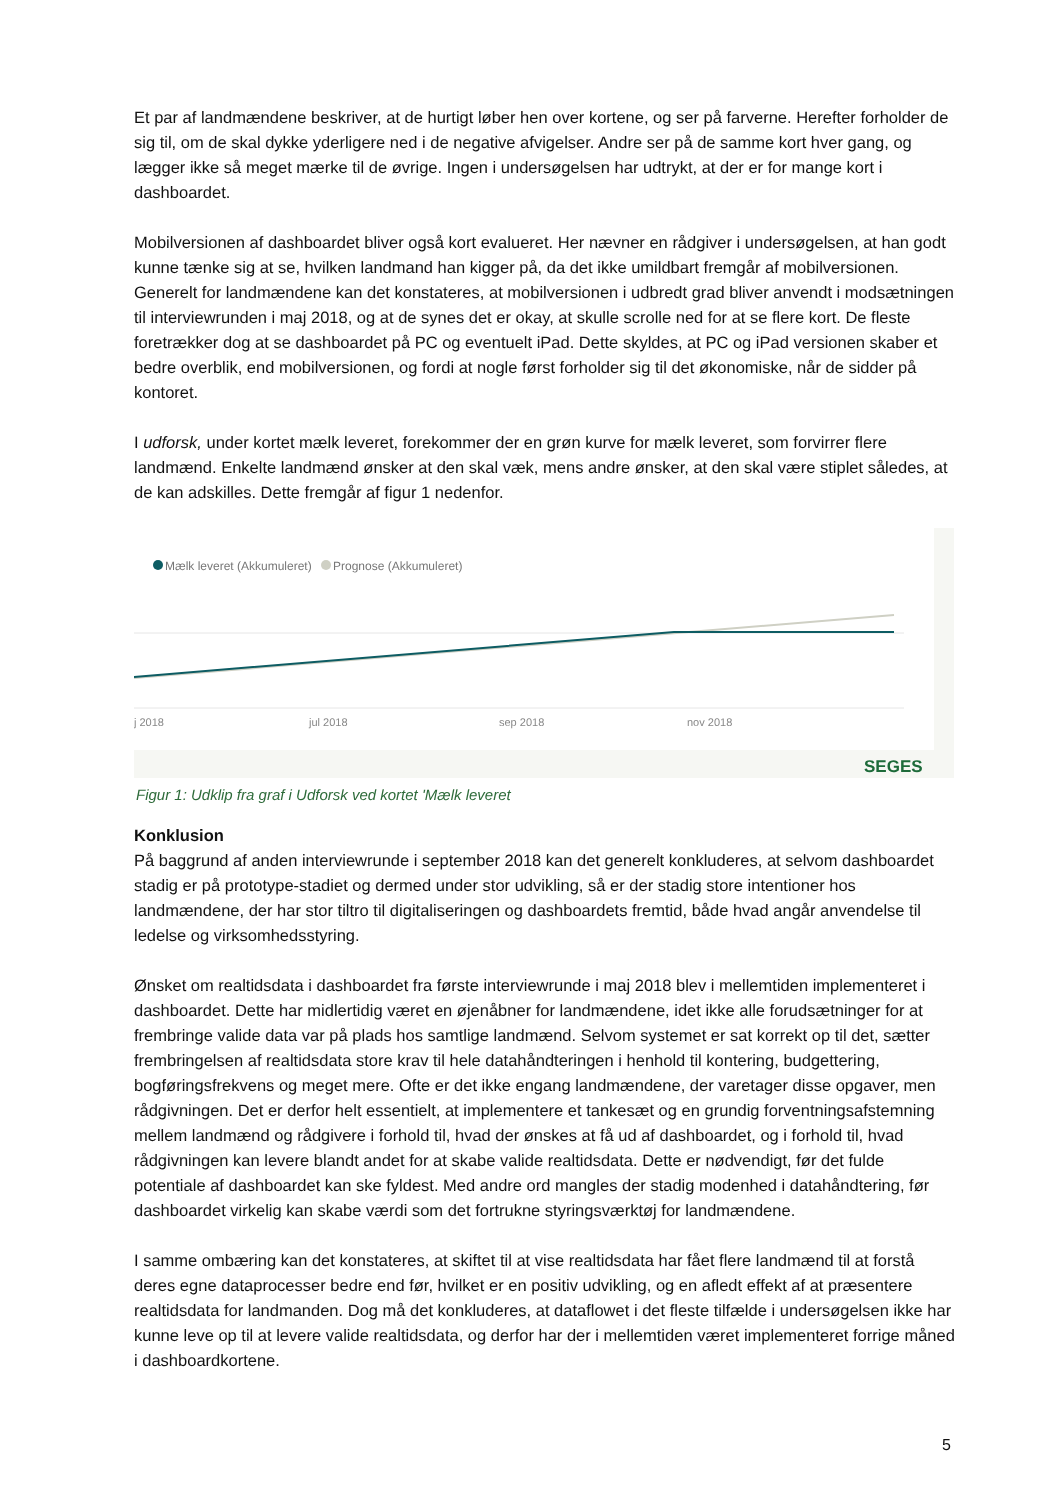Et par af landmændene beskriver, at de hurtigt løber hen over kortene, og ser på farverne. Herefter forholder de sig til, om de skal dykke yderligere ned i de negative afvigelser. Andre ser på de samme kort hver gang, og lægger ikke så meget mærke til de øvrige. Ingen i undersøgelsen har udtrykt, at der er for mange kort i dashboardet.
Mobilversionen af dashboardet bliver også kort evalueret. Her nævner en rådgiver i undersøgelsen, at han godt kunne tænke sig at se, hvilken landmand han kigger på, da det ikke umildbart fremgår af mobilversionen. Generelt for landmændene kan det konstateres, at mobilversionen i udbredt grad bliver anvendt i modsætningen til interviewrunden i maj 2018, og at de synes det er okay, at skulle scrolle ned for at se flere kort. De fleste foretrækker dog at se dashboardet på PC og eventuelt iPad. Dette skyldes, at PC og iPad versionen skaber et bedre overblik, end mobilversionen, og fordi at nogle først forholder sig til det økonomiske, når de sidder på kontoret.
I udforsk, under kortet mælk leveret, forekommer der en grøn kurve for mælk leveret, som forvirrer flere landmænd. Enkelte landmænd ønsker at den skal væk, mens andre ønsker, at den skal være stiplet således, at de kan adskilles. Dette fremgår af figur 1 nedenfor.
Mælk leveret (Akkumuleret)
Prognose (Akkumuleret)
j 2018
jul 2018
sep 2018
nov 2018
SEGES
Figur 1: Udklip fra graf i Udforsk ved kortet 'Mælk leveret
Konklusion
På baggrund af anden interviewrunde i september 2018 kan det generelt konkluderes, at selvom dashboardet stadig er på prototype-stadiet og dermed under stor udvikling, så er der stadig store intentioner hos landmændene, der har stor tiltro til digitaliseringen og dashboardets fremtid, både hvad angår anvendelse til ledelse og virksomhedsstyring.
Ønsket om realtidsdata i dashboardet fra første interviewrunde i maj 2018 blev i mellemtiden implementeret i dashboardet. Dette har midlertidig været en øjenåbner for landmændene, idet ikke alle forudsætninger for at frembringe valide data var på plads hos samtlige landmænd. Selvom systemet er sat korrekt op til det, sætter frembringelsen af realtidsdata store krav til hele datahåndteringen i henhold til kontering, budgettering, bogføringsfrekvens og meget mere. Ofte er det ikke engang landmændene, der varetager disse opgaver, men rådgivningen. Det er derfor helt essentielt, at implementere et tankesæt og en grundig forventningsafstemning mellem landmænd og rådgivere i forhold til, hvad der ønskes at få ud af dashboardet, og i forhold til, hvad rådgivningen kan levere blandt andet for at skabe valide realtidsdata. Dette er nødvendigt, før det fulde potentiale af dashboardet kan ske fyldest. Med andre ord mangles der stadig modenhed i datahåndtering, før dashboardet virkelig kan skabe værdi som det fortrukne styringsværktøj for landmændene.
I samme ombæring kan det konstateres, at skiftet til at vise realtidsdata har fået flere landmænd til at forstå deres egne dataprocesser bedre end før, hvilket er en positiv udvikling, og en afledt effekt af at præsentere realtidsdata for landmanden. Dog må det konkluderes, at dataflowet i det fleste tilfælde i undersøgelsen ikke har kunne leve op til at levere valide realtidsdata, og derfor har der i mellemtiden været implementeret forrige måned i dashboardkortene.
5